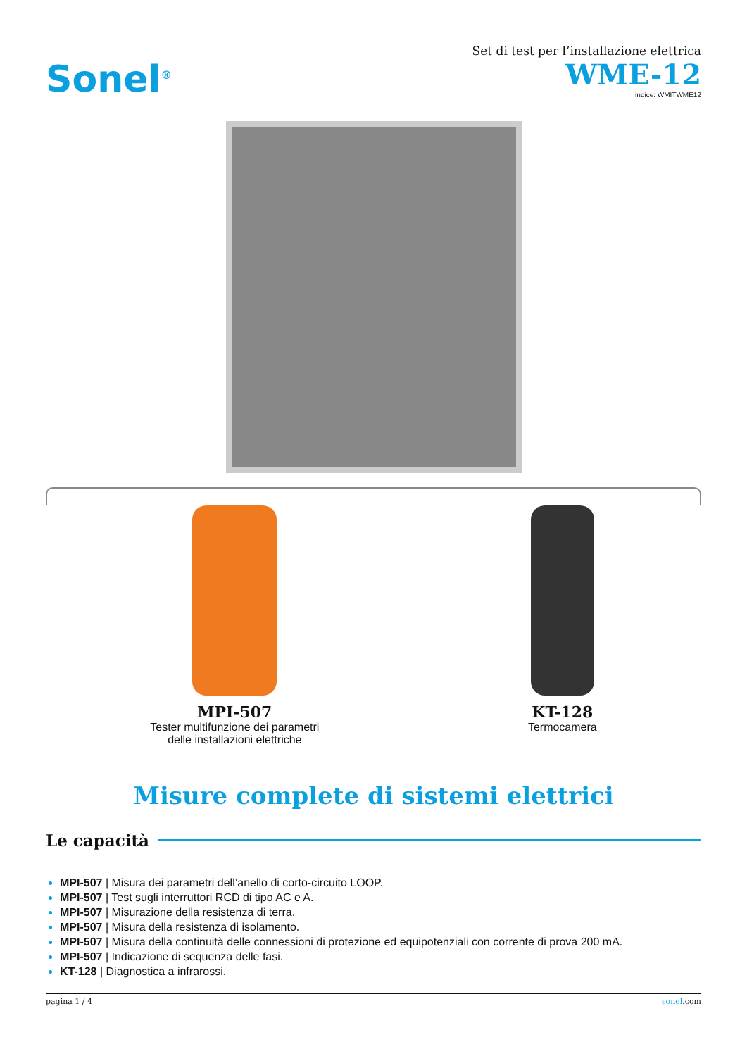Sonel<sup>®</sup>
Set di test per l’installazione elettrica
WME-12
indice: WMITWME12
MPI-507
Tester multifunzione dei parametri
delle installazioni elettriche
KT-128
Termocamera
Misure complete di sistemi elettrici
Le capacità
MPI-507 | Misura dei parametri dell’anello di corto-circuito LOOP.
MPI-507 | Test sugli interruttori RCD di tipo AC e A.
MPI-507 | Misurazione della resistenza di terra.
MPI-507 | Misura della resistenza di isolamento.
MPI-507 | Misura della continuità delle connessioni di protezione ed equipotenziali con corrente di prova 200 mA.
MPI-507 | Indicazione di sequenza delle fasi.
KT-128 | Diagnostica a infrarossi.
pagina 1 / 4 sonel.com